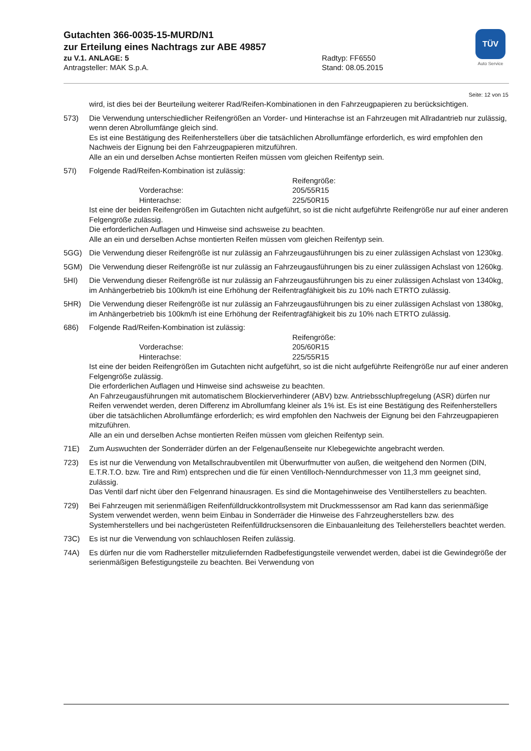Gutachten 366-0035-15-MURD/N1
zur Erteilung eines Nachtrags zur ABE 49857
zu V.1. ANLAGE: 5 Radtyp: FF6550
Antragsteller: MAK S.p.A. Stand: 08.05.2015
TÜV
Auto Service
Seite: 12 von 15
wird, ist dies bei der Beurteilung weiterer Rad/Reifen-Kombinationen in den Fahrzeugpapieren zu berücksichtigen.
573) Die Verwendung unterschiedlicher Reifengrößen an Vorder- und Hinterachse ist an Fahrzeugen mit Allradantrieb nur zulässig, wenn deren Abrollumfänge gleich sind.
Es ist eine Bestätigung des Reifenherstellers über die tatsächlichen Abrollumfänge erforderlich, es wird empfohlen den Nachweis der Eignung bei den Fahrzeugpapieren mitzuführen.
Alle an ein und derselben Achse montierten Reifen müssen vom gleichen Reifentyp sein.
57I) Folgende Rad/Reifen-Kombination ist zulässig:
Reifengröße: Vorderachse: 205/55R15 Hinterachse: 225/50R15
Ist eine der beiden Reifengrößen im Gutachten nicht aufgeführt, so ist die nicht aufgeführte Reifengröße nur auf einer anderen Felgengröße zulässig.
Die erforderlichen Auflagen und Hinweise sind achsweise zu beachten.
Alle an ein und derselben Achse montierten Reifen müssen vom gleichen Reifentyp sein.
5GG) Die Verwendung dieser Reifengröße ist nur zulässig an Fahrzeugausführungen bis zu einer zulässigen Achslast von 1230kg.
5GM) Die Verwendung dieser Reifengröße ist nur zulässig an Fahrzeugausführungen bis zu einer zulässigen Achslast von 1260kg.
5HI) Die Verwendung dieser Reifengröße ist nur zulässig an Fahrzeugausführungen bis zu einer zulässigen Achslast von 1340kg, im Anhängerbetrieb bis 100km/h ist eine Erhöhung der Reifentragfähigkeit bis zu 10% nach ETRTO zulässig.
5HR) Die Verwendung dieser Reifengröße ist nur zulässig an Fahrzeugausführungen bis zu einer zulässigen Achslast von 1380kg, im Anhängerbetrieb bis 100km/h ist eine Erhöhung der Reifentragfähigkeit bis zu 10% nach ETRTO zulässig.
686) Folgende Rad/Reifen-Kombination ist zulässig:
Reifengröße: Vorderachse: 205/60R15 Hinterachse: 225/55R15
Ist eine der beiden Reifengrößen im Gutachten nicht aufgeführt, so ist die nicht aufgeführte Reifengröße nur auf einer anderen Felgengröße zulässig.
Die erforderlichen Auflagen und Hinweise sind achsweise zu beachten.
An Fahrzeugausführungen mit automatischem Blockierverhinderer (ABV) bzw. Antriebsschlupfregelung (ASR) dürfen nur Reifen verwendet werden, deren Differenz im Abrollumfang kleiner als 1% ist. Es ist eine Bestätigung des Reifenherstellers über die tatsächlichen Abrollumfänge erforderlich; es wird empfohlen den Nachweis der Eignung bei den Fahrzeugpapieren mitzuführen.
Alle an ein und derselben Achse montierten Reifen müssen vom gleichen Reifentyp sein.
71E) Zum Auswuchten der Sonderräder dürfen an der Felgenaußenseite nur Klebegewichte angebracht werden.
723) Es ist nur die Verwendung von Metallschraubventilen mit Überwurfmutter von außen, die weitgehend den Normen (DIN, E.T.R.T.O. bzw. Tire and Rim) entsprechen und die für einen Ventilloch-Nenndurchmesser von 11,3 mm geeignet sind, zulässig.
Das Ventil darf nicht über den Felgenrand hinausragen. Es sind die Montagehinweise des Ventilherstellers zu beachten.
729) Bei Fahrzeugen mit serienmäßigen Reifenfülldruckkontrollsystem mit Druckmesssensor am Rad kann das serienmäßige System verwendet werden, wenn beim Einbau in Sonderräder die Hinweise des Fahrzeugherstellers bzw. des Systemherstellers und bei nachgerüsteten Reifenfülldrucksensoren die Einbauanleitung des Teileherstellers beachtet werden.
73C) Es ist nur die Verwendung von schlauchlosen Reifen zulässig.
74A) Es dürfen nur die vom Radhersteller mitzuliefernden Radbefestigungsteile verwendet werden, dabei ist die Gewindegröße der serienmäßigen Befestigungsteile zu beachten. Bei Verwendung von